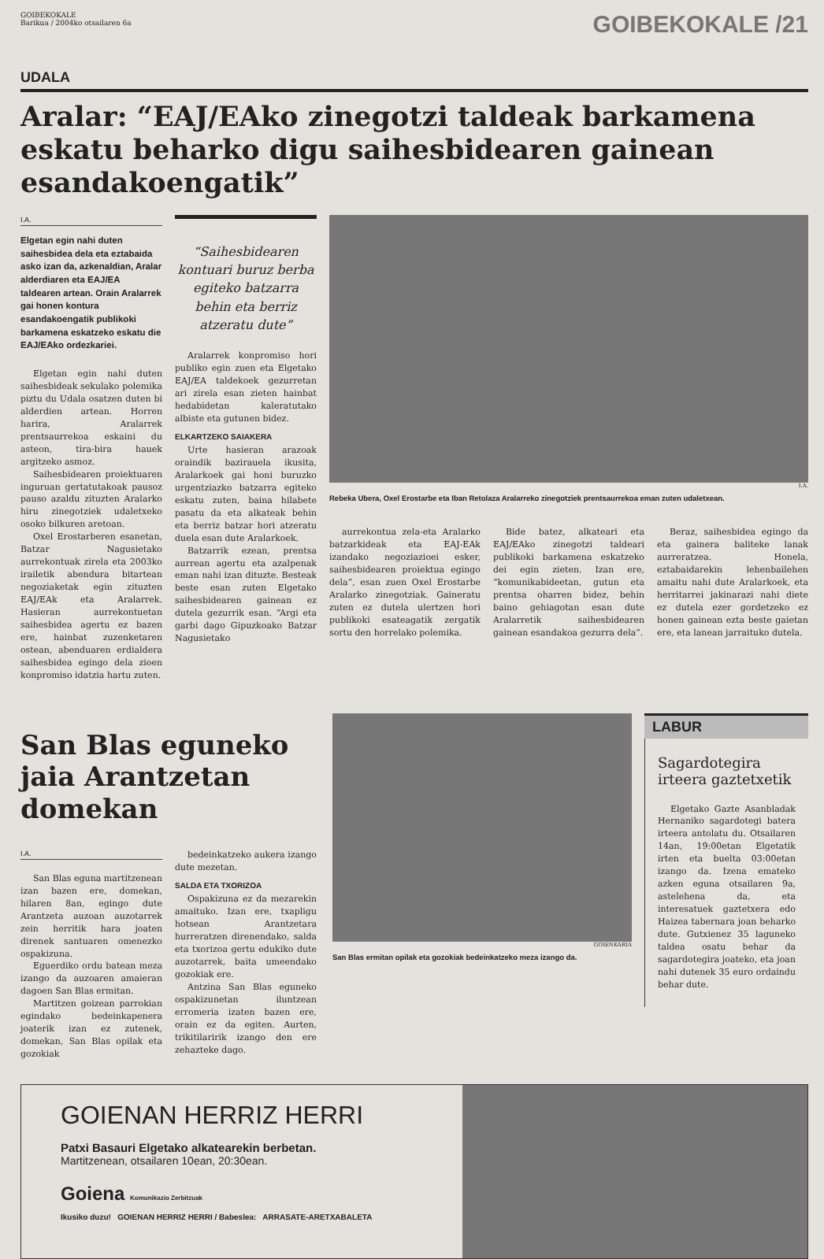GOIBEKOKALE
Barikua / 2004ko otsailaren 6a
GOIBEKOKALE /21
UDALA
Aralar: “EAJ/EAko zinegotzi taldeak barkamena eskatu beharko digu saihesbidearen gainean esandakoengatik”
I.A.
Elgetan egin nahi duten saihesbidea dela eta eztabaida asko izan da, azkenaldian, Aralar alderdiaren eta EAJ/EA taldearen artean. Orain Aralarrek gai honen kontura esandakoengatik publikoki barkamena eskatzeko eskatu die EAJ/EAko ordezkariei.
Elgetan egin nahi duten saihesbideak sekulako polemika piztu du Udala osatzen duten bi alderdien artean. Horren harira, Aralarrek prentsaurrekoa eskaini du asteon, tira-bira hauek argitzeko asmoz.
Saihesbidearen proiektuaren inguruan gertatutakoak pausoz pauso azaldu zituzten Aralarko hiru zinegotziek udaletxeko osoko bilkuren aretoan.
Oxel Erostarberen esanetan, Batzar Nagusietako aurrekontuak zirela eta 2003ko irailetik abendura bitartean negoziaketak egin zituzten EAJ/EAk eta Aralarrek. Hasieran aurrekontuetan saihesbidea agertu ez bazen ere, hainbat zuzenketaren ostean, abenduaren erdialdera saihesbidea egingo dela zioen konpromiso idatzia hartu zuten.
“Saihesbidearen kontuari buruz berba egiteko batzarra behin eta berriz atzeratu dute”
Aralarrek konpromiso hori publiko egin zuen eta Elgetako EAJ/EA taldekoek gezurretan ari zirela esan zieten hainbat hedabidetan kaleratutako albiste eta gutunen bidez.
ELKARTZEKO SAIAKERA
Urte hasieran arazoak oraindik bazirauela ikusita, Aralarkoek gai honi buruzko urgentziazko batzarra egiteko eskatu zuten, baina hilabete pasatu da eta alkateak behin eta berriz batzar hori atzeratu duela esan dute Aralarkoek.
Batzarrik ezean, prentsa aurrean agertu eta azalpenak eman nahi izan dituzte. Besteak beste esan zuten Elgetako saihesbidearen gainean ez dutela gezurrik esan. “Argi eta garbi dago Gipuzkoako Batzar Nagusietako
I.A.
Rebeka Ubera, Oxel Erostarbe eta Iban Retolaza Aralarreko zinegotziek prentsaurrekoa eman zuten udaletxean.
aurrekontua zela-eta Aralarko batzarkideak eta EAJ-EAk izandako negoziazioei esker, saihesbidearen proiektua egingo dela”, esan zuen Oxel Erostarbe Aralarko zinegotziak. Gaineratu zuten ez dutela ulertzen hori publikoki esateagatik zergatik sortu den horrelako polemika.
Bide batez, alkateari eta EAJ/EAko zinegotzi taldeari publikoki barkamena eskatzeko dei egin zieten. Izan ere, “komunikabideetan, gutun eta prentsa oharren bidez, behin baino gehiagotan esan dute Aralarretik saihesbidearen gainean esandakoa gezurra dela”.
Beraz, saihesbidea egingo da eta gainera baliteke lanak aurreratzea. Honela, eztabaidarekin lehenbailehen amaitu nahi dute Aralarkoek, eta herritarrei jakinarazi nahi diete ez dutela ezer gordetzeko ez honen gainean ezta beste gaietan ere, eta lanean jarraituko dutela.
San Blas eguneko jaia Arantzetan domekan
I.A.
San Blas eguna martitzenean izan bazen ere, domekan, hilaren 8an, egingo dute Arantzeta auzoan auzotarrek zein herritik hara joaten direnek santuaren omenezko ospakizuna.
Eguerdiko ordu batean meza izango da auzoaren amaieran dagoen San Blas ermitan.
Martitzen goizean parrokian egindako bedeinkapenera joaterik izan ez zutenek, domekan, San Blas opilak eta gozokiak
bedeinkatzeko aukera izango dute mezetan.
SALDA ETA TXORIZOA
Ospakizuna ez da mezarekin amaituko. Izan ere, txapligu hotsean Arantzetara hurreratzen direnendako, salda eta txorizoa gertu edukiko dute auzotarrek, baita umeendako gozokiak ere.
Antzina San Blas eguneko ospakizunetan iluntzean erromeria izaten bazen ere, orain ez da egiten. Aurten, trikitilaririk izango den ere zehazteke dago.
GOIENKARIA
San Blas ermitan opilak eta gozokiak bedeinkatzeko meza izango da.
LABUR
Sagardotegira irteera gaztetxetik
Elgetako Gazte Asanbladak Hernaniko sagardotegi batera irteera antolatu du. Otsailaren 14an, 19:00etan Elgetatik irten eta buelta 03:00etan izango da. Izena emateko azken eguna otsailaren 9a, astelehena da, eta interesatuek gaztetxera edo Haizea tabernara joan beharko dute. Gutxienez 35 laguneko taldea osatu behar da sagardotegira joateko, eta joan nahi dutenek 35 euro ordaindu behar dute.
GOIENAN HERRIZ HERRI
Patxi Basauri Elgetako alkatearekin berbetan.
Martitzenean, otsailaren 10ean, 20:30ean.
Goiena Komunikazio Zerbitzuak
Ikusiko duzu! GOIENAN HERRIZ HERRI / Babeslea: ARRASATE-ARETXABALETA